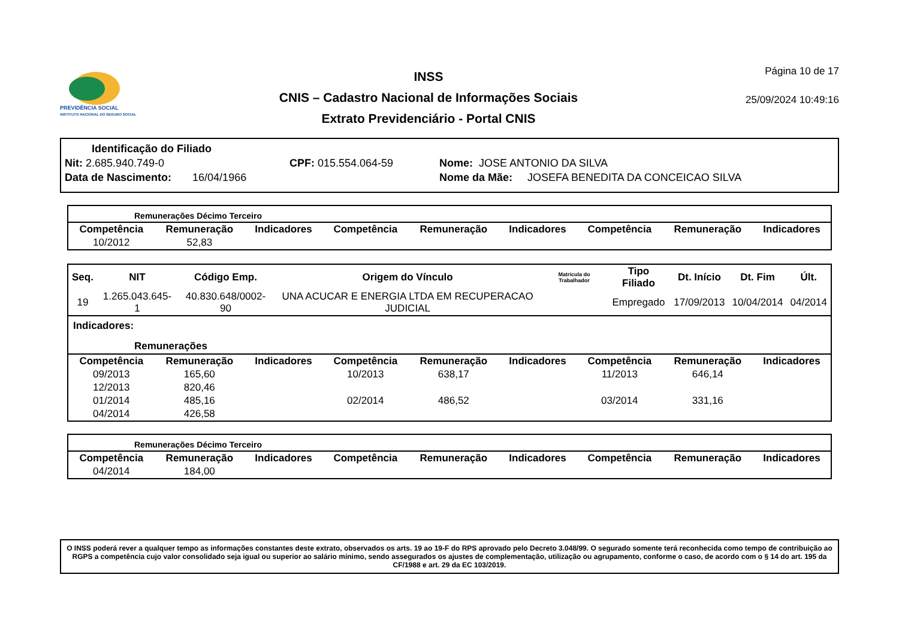PREVIDÊNCIA SOCIAL
INSTITUTO NACIONAL DO SEGURO SOCIAL
INSS
CNIS – Cadastro Nacional de Informações Sociais
Extrato Previdenciário - Portal CNIS
Página 10 de 17
25/09/2024 10:49:16
Identificação do Filiado
Nit: 2.685.940.749-0 CPF: 015.554.064-59 Nome: JOSE ANTONIO DA SILVA
Data de Nascimento: 16/04/1966 Nome da Mãe: JOSEFA BENEDITA DA CONCEICAO SILVA
Remunerações Décimo Terceiro
| Competência | Remuneração | Indicadores | Competência | Remuneração | Indicadores | Competência | Remuneração | Indicadores |
| --- | --- | --- | --- | --- | --- | --- | --- | --- |
| 10/2012 | 52,83 | | | | | | | |
| Seq. | NIT | Código Emp. | Origem do Vínculo | Matrícula do Trabalhador | Tipo Filiado | Dt. Início | Dt. Fim | Últ. |
| --- | --- | --- | --- | --- | --- | --- | --- | --- |
| 19 | 1.265.043.645-1 | 40.830.648/0002-90 | UNA ACUCAR E ENERGIA LTDA EM RECUPERACAO JUDICIAL | | Empregado | 17/09/2013 | 10/04/2014 | 04/2014 |
Indicadores:
Remunerações
| Competência | Remuneração | Indicadores | Competência | Remuneração | Indicadores | Competência | Remuneração | Indicadores |
| --- | --- | --- | --- | --- | --- | --- | --- | --- |
| 09/2013 | 165,60 | | 10/2013 | 638,17 | | 11/2013 | 646,14 | |
| 12/2013 | 820,46 | | | | | | | |
| 01/2014 | 485,16 | | 02/2014 | 486,52 | | 03/2014 | 331,16 | |
| 04/2014 | 426,58 | | | | | | | |
Remunerações Décimo Terceiro
| Competência | Remuneração | Indicadores | Competência | Remuneração | Indicadores | Competência | Remuneração | Indicadores |
| --- | --- | --- | --- | --- | --- | --- | --- | --- |
| 04/2014 | 184,00 | | | | | | | |
O INSS poderá rever a qualquer tempo as informações constantes deste extrato, observados os arts. 19 ao 19-F do RPS aprovado pelo Decreto 3.048/99. O segurado somente terá reconhecida como tempo de contribuição ao RGPS a competência cujo valor consolidado seja igual ou superior ao salário mínimo, sendo assegurados os ajustes de complementação, utilização ou agrupamento, conforme o caso, de acordo com o § 14 do art. 195 da CF/1988 e art. 29 da EC 103/2019.